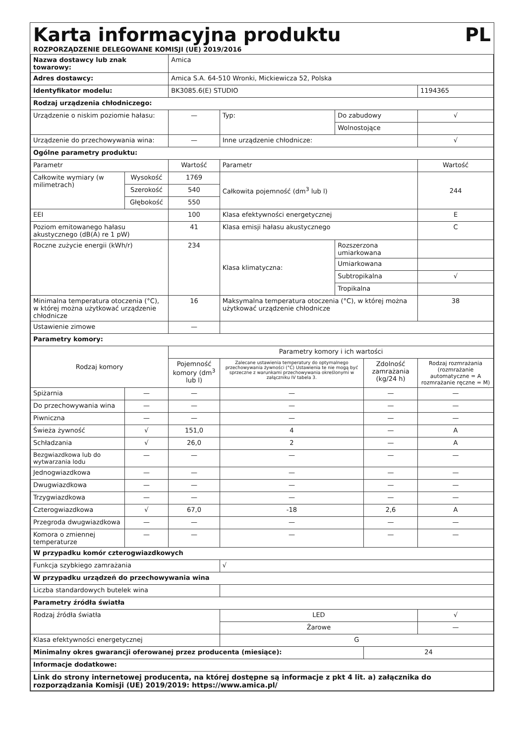Karta informacyjna produktu PL
ROZPORZĄDZENIE DELEGOWANE KOMISJI (UE) 2019/2016
| Nazwa dostawcy lub znak towarowy: | | | Amica | | | | | |
| Adres dostawcy: | | | Amica S.A. 64-510 Wronki, Mickiewicza 52, Polska | | | | | |
| Identyfikator modelu: | | | BK3085.6(E) STUDIO | | | | 1194365 | |
| Rodzaj urządzenia chłodniczego: | | | | | | | | |
| Urządzenie o niskim poziomie hałasu: | | | — | Typ: | Do zabudowy | | √ | |
| | | | | | Wolnostojące | | | |
| Urządzenie do przechowywania wina: | | | — | Inne urządzenie chłodnicze: | | | √ | |
| Ogólne parametry produktu: | | | | | | | | |
| Parametr | | | Wartość | Parametr | | | Wartość | |
| Całkowite wymiary (w milimetrach) | Wysokość | | 1769 | Całkowita pojemność (dm<sup>3</sup> lub l) | | | 244 | |
| | Szerokość | | 540 | | | | | |
| | Głębokość | | 550 | | | | | |
| EEI | | | 100 | Klasa efektywności energetycznej | | | E | |
| Poziom emitowanego hałasu akustycznego (dB(A) re 1 pW) | | | 41 | Klasa emisji hałasu akustycznego | | | C | |
| Roczne zużycie energii (kWh/r) | | | 234 | Klasa klimatyczna: | Rozszerzona umiarkowana | | | |
| | | | | | Umiarkowana | | | |
| | | | | | Subtropikalna | | √ | |
| | | | | | Tropikalna | | | |
| Minimalna temperatura otoczenia (°C), w której można użytkować urządzenie chłodnicze | | | 16 | Maksymalna temperatura otoczenia (°C), w której można użytkować urządzenie chłodnicze | | | 38 | |
| Ustawienie zimowe | | | — | | | | | |
| Parametry komory: | | | | | | | | |
| Rodzaj komory | | | Parametry komory i ich wartości | | | | | |
| | | | Pojemność komory (dm<sup>3</sup> lub l) | Zalecane ustawienia temperatury do optymalnego przechowywania żywności (°C) Ustawienia te nie mogą być sprzeczne z warunkami przechowywania określonymi w załączniku IV tabela 3. | | Zdolność zamrażania (kg/24 h) | | Rodzaj rozmrażania (rozmrażanie automatyczne = A rozmrażanie ręczne = M) |
| Spiżarnia | | — | — | — | | — | | — |
| Do przechowywania wina | | — | — | — | | — | | — |
| Piwniczna | | — | — | — | | — | | — |
| Świeża żywność | | √ | 151,0 | 4 | | — | | A |
| Schładzania | | √ | 26,0 | 2 | | — | | A |
| Bezgwiazdkowa lub do wytwarzania lodu | | — | — | — | | — | | — |
| Jednogwiazdkowa | | — | — | — | | — | | — |
| Dwugwiazdkowa | | — | — | — | | — | | — |
| Trzygwiazdkowa | | — | — | — | | — | | — |
| Czterogwiazdkowa | | √ | 67,0 | -18 | | 2,6 | | A |
| Przegroda dwugwiazdkowa | | — | — | — | | — | | — |
| Komora o zmiennej temperaturze | | — | — | — | | — | | — |
| W przypadku komór czterogwiazdkowych | | | | | | | | |
| Funkcja szybkiego zamrażania | | | | √ | | | | |
| W przypadku urządzeń do przechowywania wina | | | | | | | | |
| Liczba standardowych butelek wina | | | | | | | | |
| Parametry źródła światła | | | | | | | | |
| Rodzaj źródła światła | | | | LED | | | √ | |
| | | | | Żarowe | | | — | |
| Klasa efektywności energetycznej | | | | G | | | | |
| Minimalny okres gwarancji oferowanej przez producenta (miesiące): | | | | | | 24 | | |
| Informacje dodatkowe: | | | | | | | | |
| Link do strony internetowej producenta, na której dostępne są informacje z pkt 4 lit. a) załącznika do rozporządzania Komisji (UE) 2019/2019: https://www.amica.pl/ | | | | | | | | |